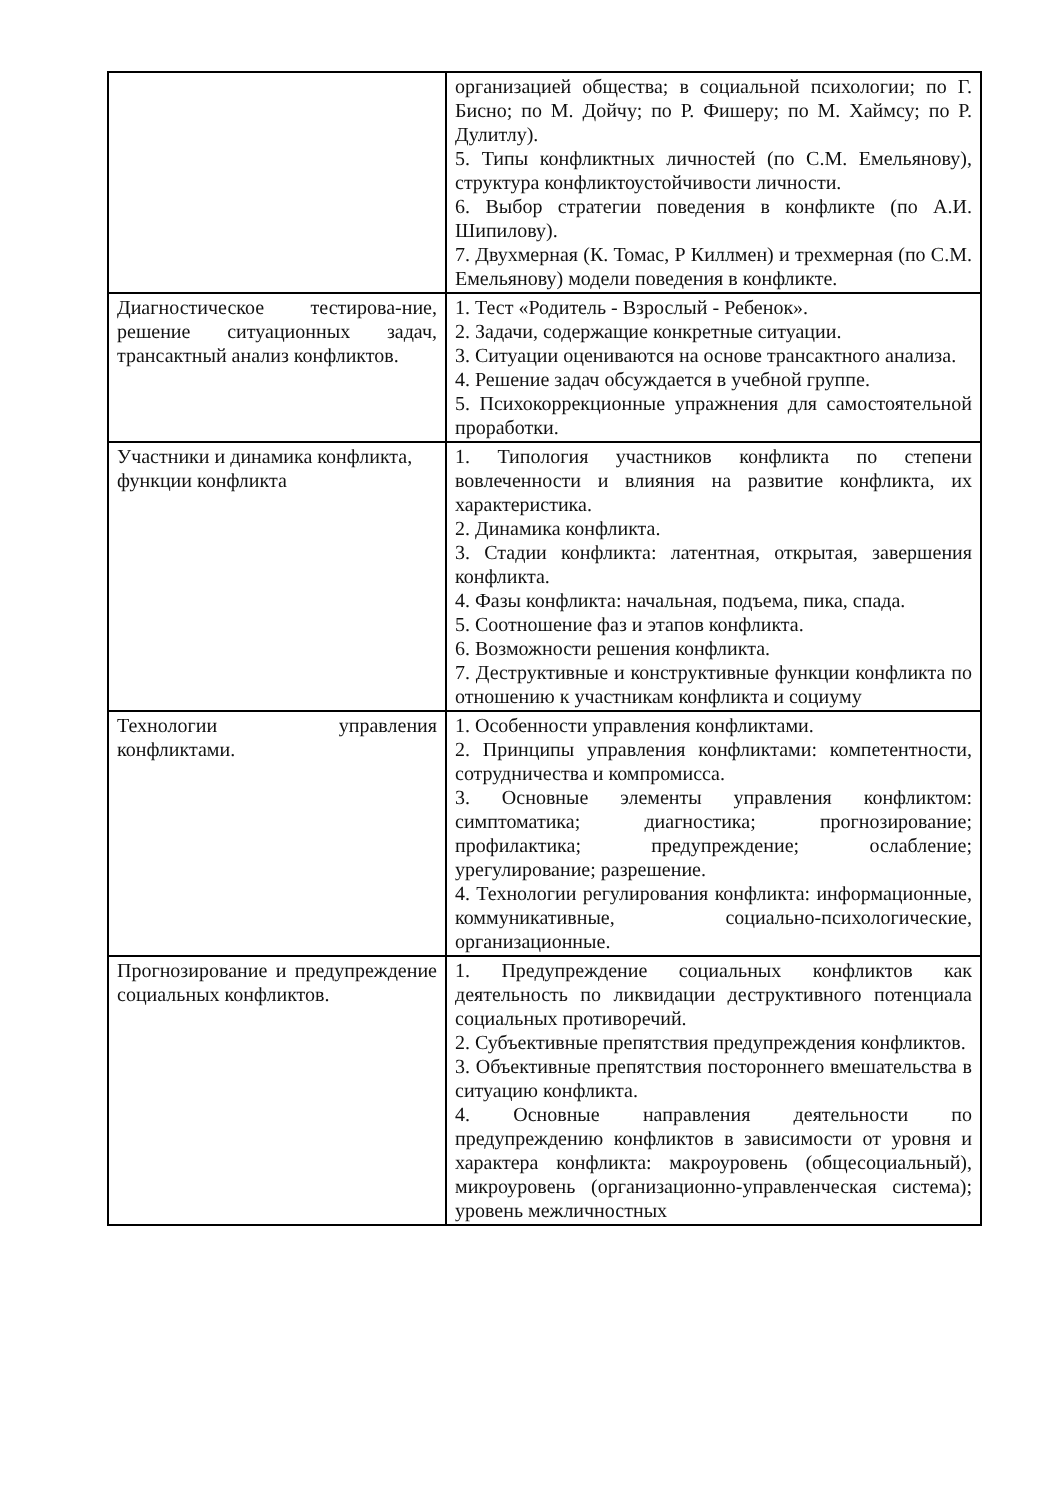| | организацией общества; в социальной психологии; по Г. Бисно; по М. Дойчу; по Р. Фишеру; по М. Хаймсу; по Р. Дулитлу). 5. Типы конфликтных личностей (по С.М. Емельянову), структура конфликтоустойчивости личности. 6. Выбор стратегии поведения в конфликте (по А.И. Шипилову). 7. Двухмерная (К. Томас, Р Киллмен) и трехмерная (по С.М. Емельянову) модели поведения в конфликте. |
| Диагностическое тестирова-ние, решение ситуационных задач, трансактный анализ конфликтов. | 1. Тест «Родитель - Взрослый - Ребенок». 2. Задачи, содержащие конкретные ситуации. 3. Ситуации оцениваются на основе трансактного анализа. 4. Решение задач обсуждается в учебной группе. 5. Психокоррекционные упражнения для самостоятельной проработки. |
| Участники и динамика конфликта, функции конфликта | 1. Типология участников конфликта по степени вовлеченности и влияния на развитие конфликта, их характеристика. 2. Динамика конфликта. 3. Стадии конфликта: латентная, открытая, завершения конфликта. 4. Фазы конфликта: начальная, подъема, пика, спада. 5. Соотношение фаз и этапов конфликта. 6. Возможности решения конфликта. 7. Деструктивные и конструктивные функции конфликта по отношению к участникам конфликта и социуму |
| Технологии управления конфликтами. | 1. Особенности управления конфликтами. 2. Принципы управления конфликтами: компетентности, сотрудничества и компромисса. 3. Основные элементы управления конфликтом: симптоматика; диагностика; прогнозирование; профилактика; предупреждение; ослабление; урегулирование; разрешение. 4. Технологии регулирования конфликта: информационные, коммуникативные, социально-психологические, организационные. |
| Прогнозирование и предупреждение социальных конфликтов. | 1. Предупреждение социальных конфликтов как деятельность по ликвидации деструктивного потенциала социальных противоречий. 2. Субъективные препятствия предупреждения конфликтов. 3. Объективные препятствия постороннего вмешательства в ситуацию конфликта. 4. Основные направления деятельности по предупреждению конфликтов в зависимости от уровня и характера конфликта: макроуровень (общесоциальный), микроуровень (организационно-управленческая система); уровень межличностных |